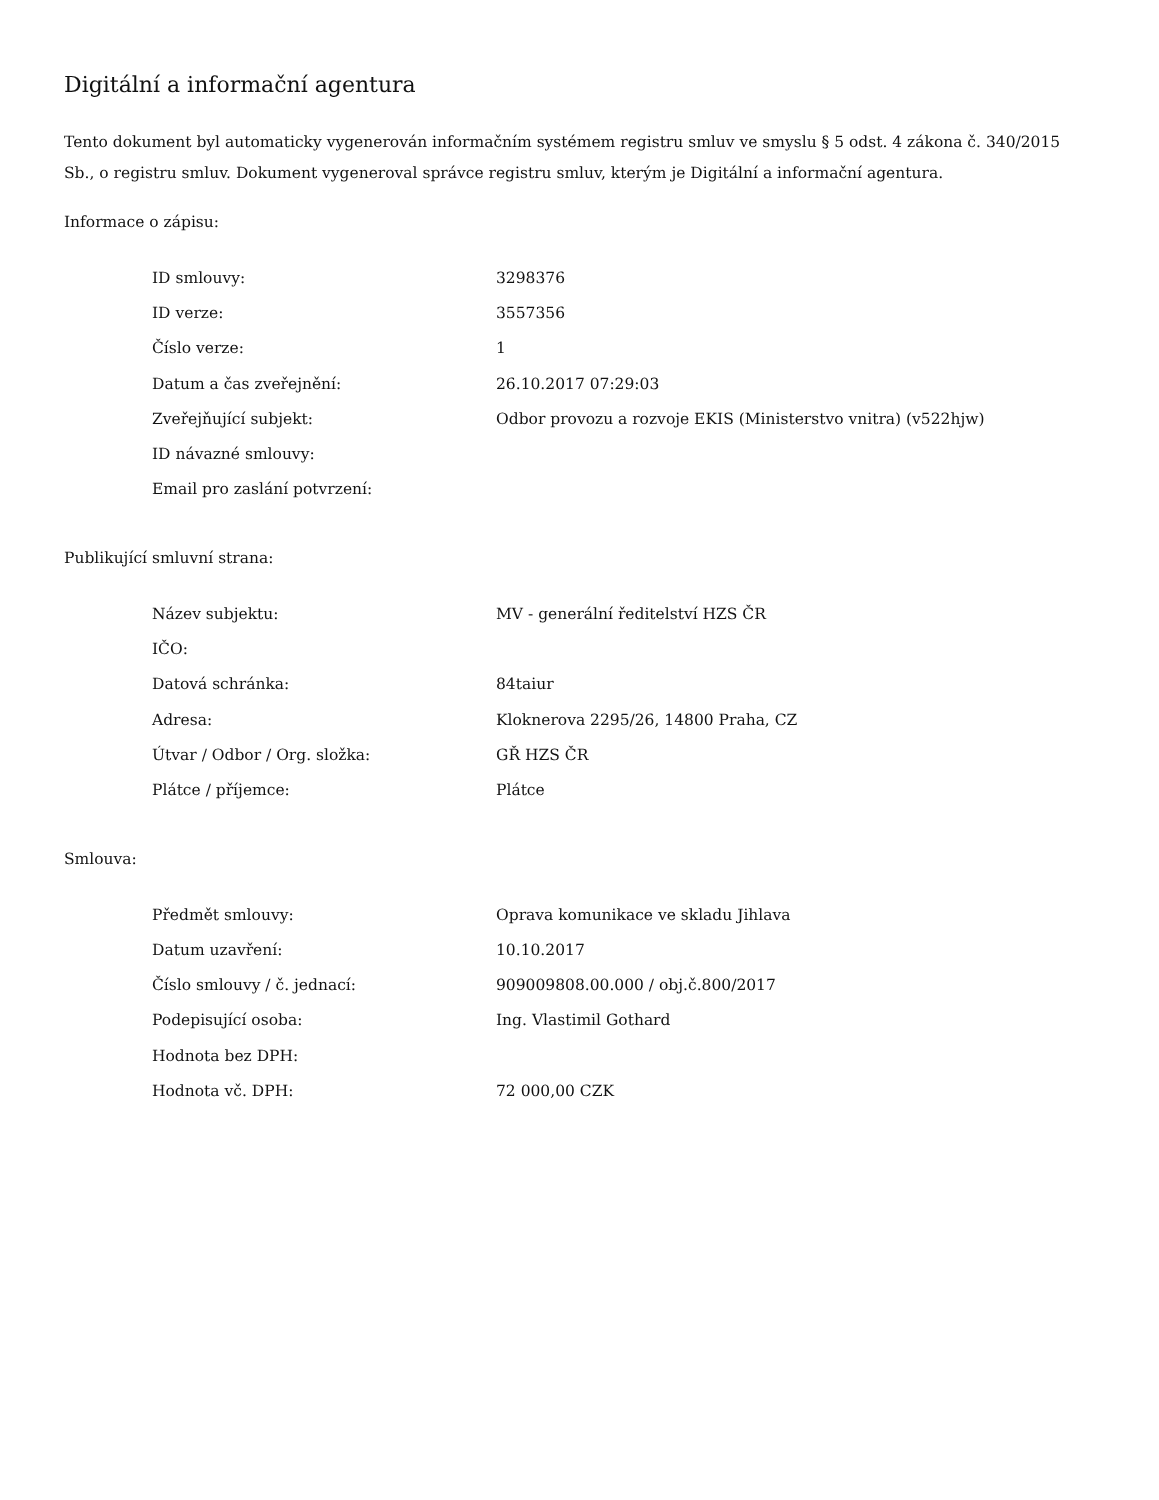Digitální a informační agentura
Tento dokument byl automaticky vygenerován informačním systémem registru smluv ve smyslu § 5 odst. 4 zákona č. 340/2015 Sb., o registru smluv. Dokument vygeneroval správce registru smluv, kterým je Digitální a informační agentura.
Informace o zápisu:
| ID smlouvy: | 3298376 |
| ID verze: | 3557356 |
| Číslo verze: | 1 |
| Datum a čas zveřejnění: | 26.10.2017 07:29:03 |
| Zveřejňující subjekt: | Odbor provozu a rozvoje EKIS (Ministerstvo vnitra) (v522hjw) |
| ID návazné smlouvy: | |
| Email pro zaslání potvrzení: | |
Publikující smluvní strana:
| Název subjektu: | MV - generální ředitelství HZS ČR |
| IČO: | |
| Datová schránka: | 84taiur |
| Adresa: | Kloknerova 2295/26, 14800 Praha, CZ |
| Útvar / Odbor / Org. složka: | GŘ HZS ČR |
| Plátce / příjemce: | Plátce |
Smlouva:
| Předmět smlouvy: | Oprava komunikace ve skladu Jihlava |
| Datum uzavření: | 10.10.2017 |
| Číslo smlouvy / č. jednací: | 909009808.00.000 / obj.č.800/2017 |
| Podepisující osoba: | Ing. Vlastimil Gothard |
| Hodnota bez DPH: | |
| Hodnota vč. DPH: | 72 000,00 CZK |